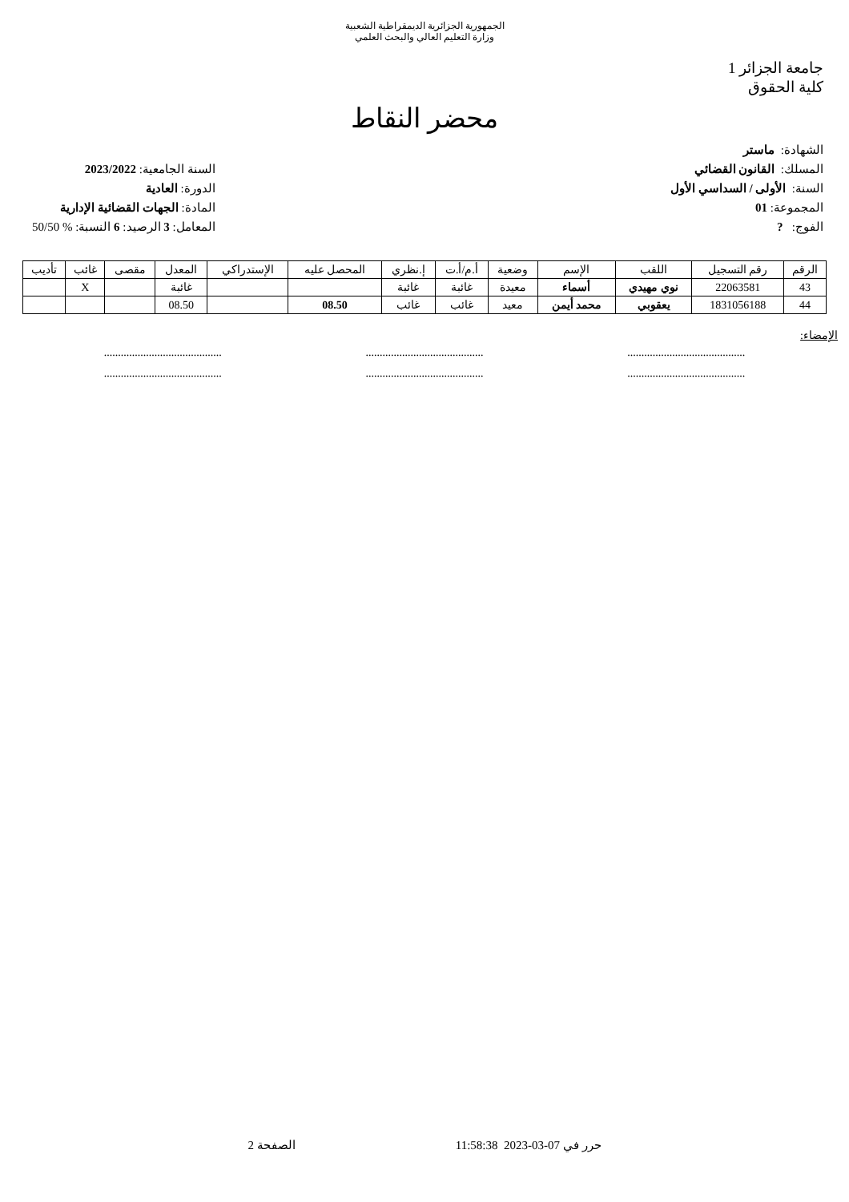الجمهورية الجزائرية الديمقراطية الشعبية
وزارة التعليم العالي والبحث العلمي
جامعة الجزائر 1
كلية الحقوق
محضر النقاط
الشهادة: ماستر
المسلك: القانون القضائي
السنة: الأولى / السداسي الأول
المجموعة: 01
الفوج: ?
السنة الجامعية: 2023/2022
الدورة: العادية
المادة: الجهات القضائية الإدارية
المعامل: 3 الرصيد: 6 النسبة: % 50/50
| الرقم | رقم التسجيل | اللقب | الإسم | وضعية | أ.م/أ.ت | إ.نظري | المحصل عليه | الإستدراكي | المعدل | مقصى | غائب | تأديب |
| --- | --- | --- | --- | --- | --- | --- | --- | --- | --- | --- | --- | --- |
| 43 | 22063581 | نوي مهيدي | أسماء | معيدة | غائبة | غائبة | | | غائبة | | X | |
| 44 | 1831056188 | يعقوبي | محمد أيمن | معيد | غائب | غائب | 08.50 | | 08.50 | | | |
الإمضاء:
..........................................
....................................................................................
....................................................................................
..........................................
حرر في 07-03-2023 11:58:38 الصفحة 2